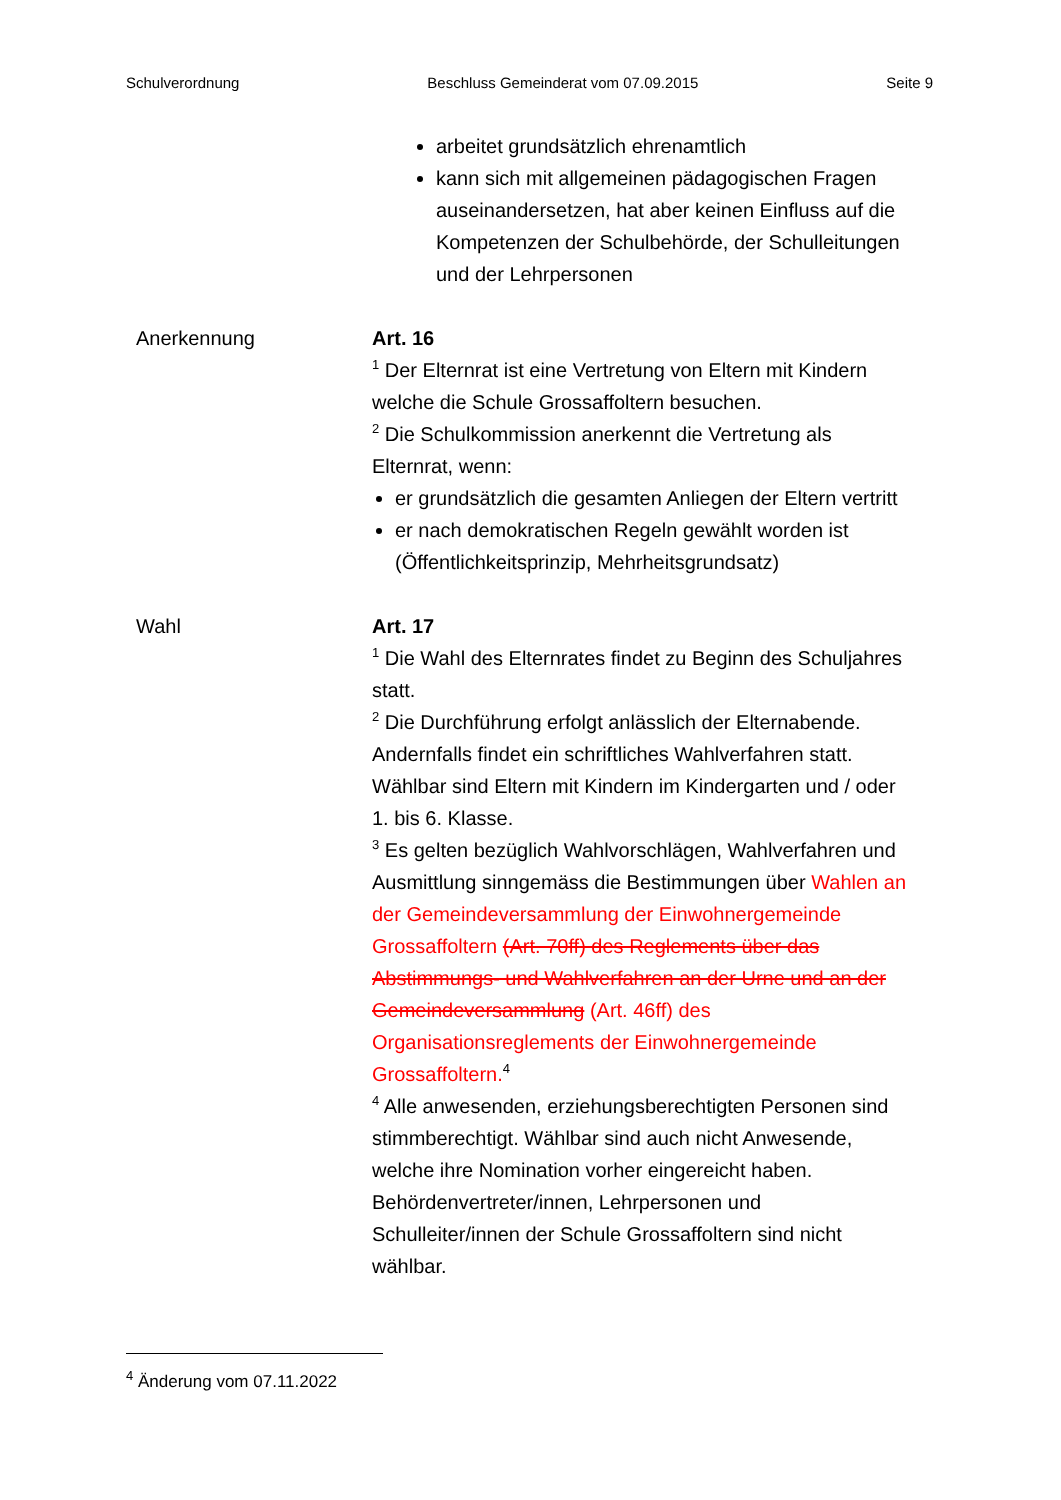Schulverordnung Beschluss Gemeinderat vom 07.09.2015 Seite 9
arbeitet grundsätzlich ehrenamtlich
kann sich mit allgemeinen pädagogischen Fragen auseinandersetzen, hat aber keinen Einfluss auf die Kompetenzen der Schulbehörde, der Schulleitungen und der Lehrpersonen
Anerkennung Art. 16
<sup>1</sup> Der Elternrat ist eine Vertretung von Eltern mit Kindern welche die Schule Grossaffoltern besuchen.
<sup>2</sup> Die Schulkommission anerkennt die Vertretung als Elternrat, wenn:
er grundsätzlich die gesamten Anliegen der Eltern vertritt
er nach demokratischen Regeln gewählt worden ist (Öffentlichkeitsprinzip, Mehrheitsgrundsatz)
Wahl Art. 17
<sup>1</sup> Die Wahl des Elternrates findet zu Beginn des Schuljahres statt.
<sup>2</sup> Die Durchführung erfolgt anlässlich der Elternabende. Andernfalls findet ein schriftliches Wahlverfahren statt. Wählbar sind Eltern mit Kindern im Kindergarten und / oder 1. bis 6. Klasse.
<sup>3</sup> Es gelten bezüglich Wahlvorschlägen, Wahlverfahren und Ausmittlung sinngemäss die Bestimmungen über Wahlen an der Gemeindeversammlung der Einwohnergemeinde Grossaffoltern (Art. 70ff) des Reglements über das Abstimmungs- und Wahlverfahren an der Urne und an der Gemeindeversammlung (Art. 46ff) des Organisationsreglements der Einwohnergemeinde Grossaffoltern.<sup>4</sup>
<sup>4</sup> Alle anwesenden, erziehungsberechtigten Personen sind stimmberechtigt. Wählbar sind auch nicht Anwesende, welche ihre Nomination vorher eingereicht haben. Behördenvertreter/innen, Lehrpersonen und Schulleiter/innen der Schule Grossaffoltern sind nicht wählbar.
<sup>4</sup> Änderung vom 07.11.2022